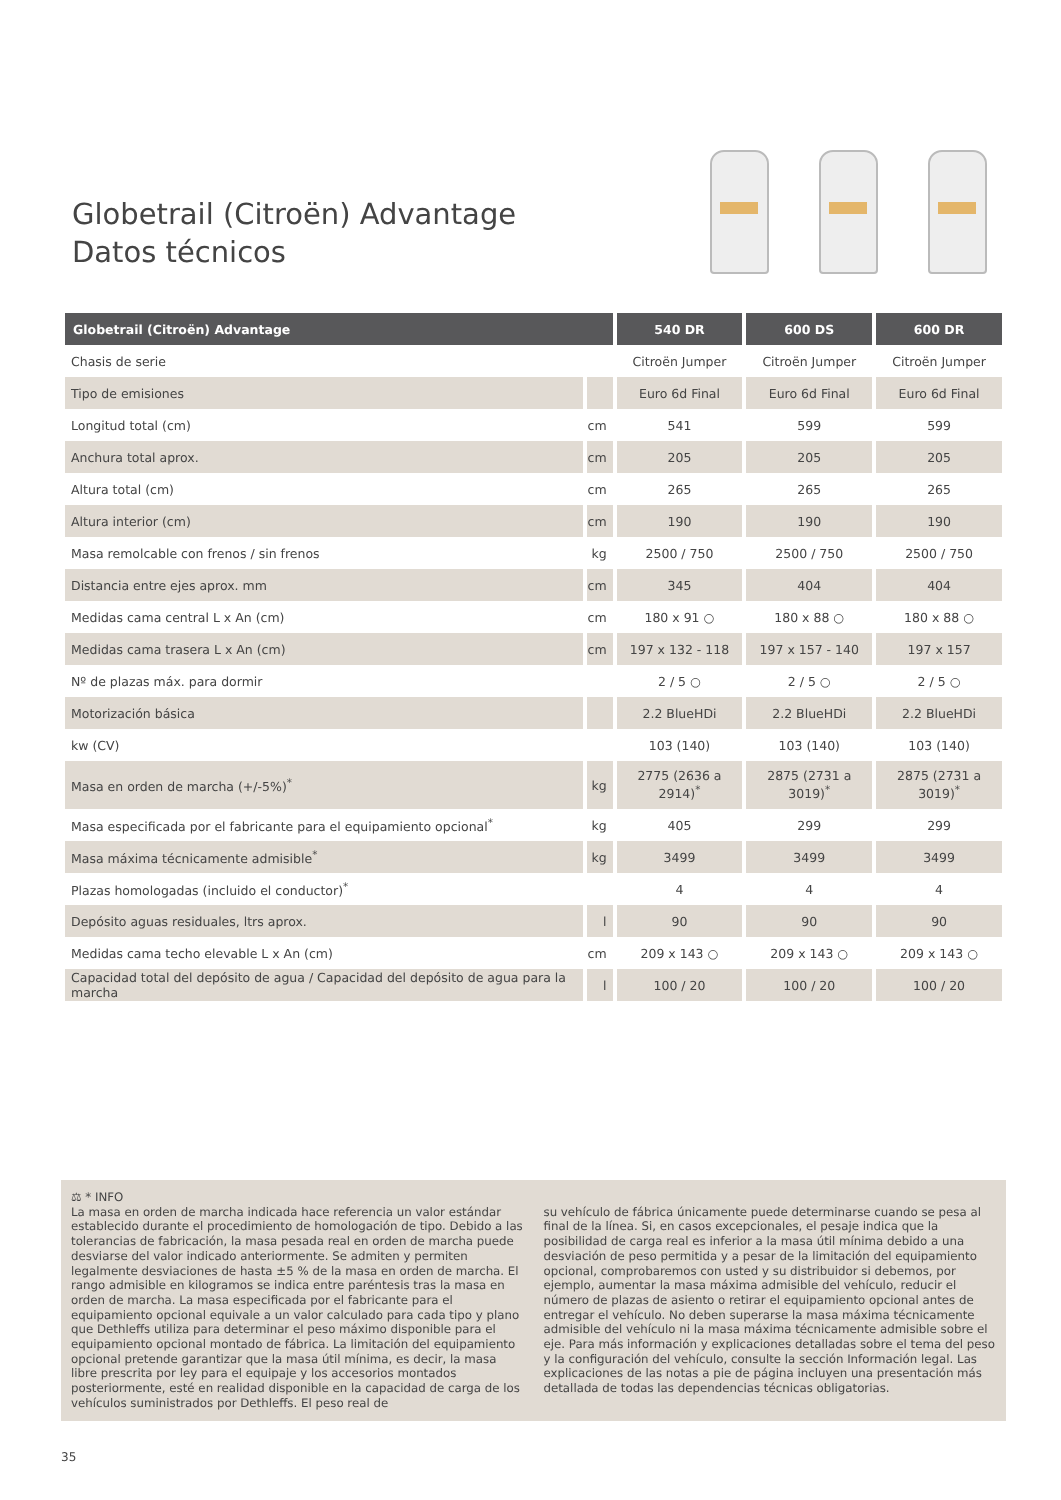Globetrail (Citroën) Advantage
Datos técnicos
| Globetrail (Citroën) Advantage | | 540 DR | 600 DS | 600 DR |
| --- | --- | --- | --- | --- |
| Chasis de serie | | Citroën Jumper | Citroën Jumper | Citroën Jumper |
| Tipo de emisiones | | Euro 6d Final | Euro 6d Final | Euro 6d Final |
| Longitud total (cm) | cm | 541 | 599 | 599 |
| Anchura total aprox. | cm | 205 | 205 | 205 |
| Altura total (cm) | cm | 265 | 265 | 265 |
| Altura interior (cm) | cm | 190 | 190 | 190 |
| Masa remolcable con frenos / sin frenos | kg | 2500 / 750 | 2500 / 750 | 2500 / 750 |
| Distancia entre ejes aprox. mm | cm | 345 | 404 | 404 |
| Medidas cama central L x An (cm) | cm | 180 x 91 ○ | 180 x 88 ○ | 180 x 88 ○ |
| Medidas cama trasera L x An (cm) | cm | 197 x 132 - 118 | 197 x 157 - 140 | 197 x 157 |
| Nº de plazas máx. para dormir | | 2 / 5 ○ | 2 / 5 ○ | 2 / 5 ○ |
| Motorización básica | | 2.2 BlueHDi | 2.2 BlueHDi | 2.2 BlueHDi |
| kw (CV) | | 103 (140) | 103 (140) | 103 (140) |
| Masa en orden de marcha (+/-5%)<sup>*</sup> | kg | 2775 (2636 a 2914)<sup>*</sup> | 2875 (2731 a 3019)<sup>*</sup> | 2875 (2731 a 3019)<sup>*</sup> |
| Masa especificada por el fabricante para el equipamiento opcional<sup>*</sup> | kg | 405 | 299 | 299 |
| Masa máxima técnicamente admisible<sup>*</sup> | kg | 3499 | 3499 | 3499 |
| Plazas homologadas (incluido el conductor)<sup>*</sup> | | 4 | 4 | 4 |
| Depósito aguas residuales, ltrs aprox. | l | 90 | 90 | 90 |
| Medidas cama techo elevable L x An (cm) | cm | 209 x 143 ○ | 209 x 143 ○ | 209 x 143 ○ |
| Capacidad total del depósito de agua / Capacidad del depósito de agua para la marcha | l | 100 / 20 | 100 / 20 | 100 / 20 |
⚖ * INFO
La masa en orden de marcha indicada hace referencia un valor estándar establecido durante el procedimiento de homologación de tipo. Debido a las tolerancias de fabricación, la masa pesada real en orden de marcha puede desviarse del valor indicado anteriormente. Se admiten y permiten legalmente desviaciones de hasta ±5 % de la masa en orden de marcha. El rango admisible en kilogramos se indica entre paréntesis tras la masa en orden de marcha. La masa especificada por el fabricante para el equipamiento opcional equivale a un valor calculado para cada tipo y plano que Dethleffs utiliza para determinar el peso máximo disponible para el equipamiento opcional montado de fábrica. La limitación del equipamiento opcional pretende garantizar que la masa útil mínima, es decir, la masa libre prescrita por ley para el equipaje y los accesorios montados posteriormente, esté en realidad disponible en la capacidad de carga de los vehículos suministrados por Dethleffs. El peso real de
su vehículo de fábrica únicamente puede determinarse cuando se pesa al final de la línea. Si, en casos excepcionales, el pesaje indica que la posibilidad de carga real es inferior a la masa útil mínima debido a una desviación de peso permitida y a pesar de la limitación del equipamiento opcional, comprobaremos con usted y su distribuidor si debemos, por ejemplo, aumentar la masa máxima admisible del vehículo, reducir el número de plazas de asiento o retirar el equipamiento opcional antes de entregar el vehículo. No deben superarse la masa máxima técnicamente admisible del vehículo ni la masa máxima técnicamente admisible sobre el eje. Para más información y explicaciones detalladas sobre el tema del peso y la configuración del vehículo, consulte la sección Información legal. Las explicaciones de las notas a pie de página incluyen una presentación más detallada de todas las dependencias técnicas obligatorias.
35